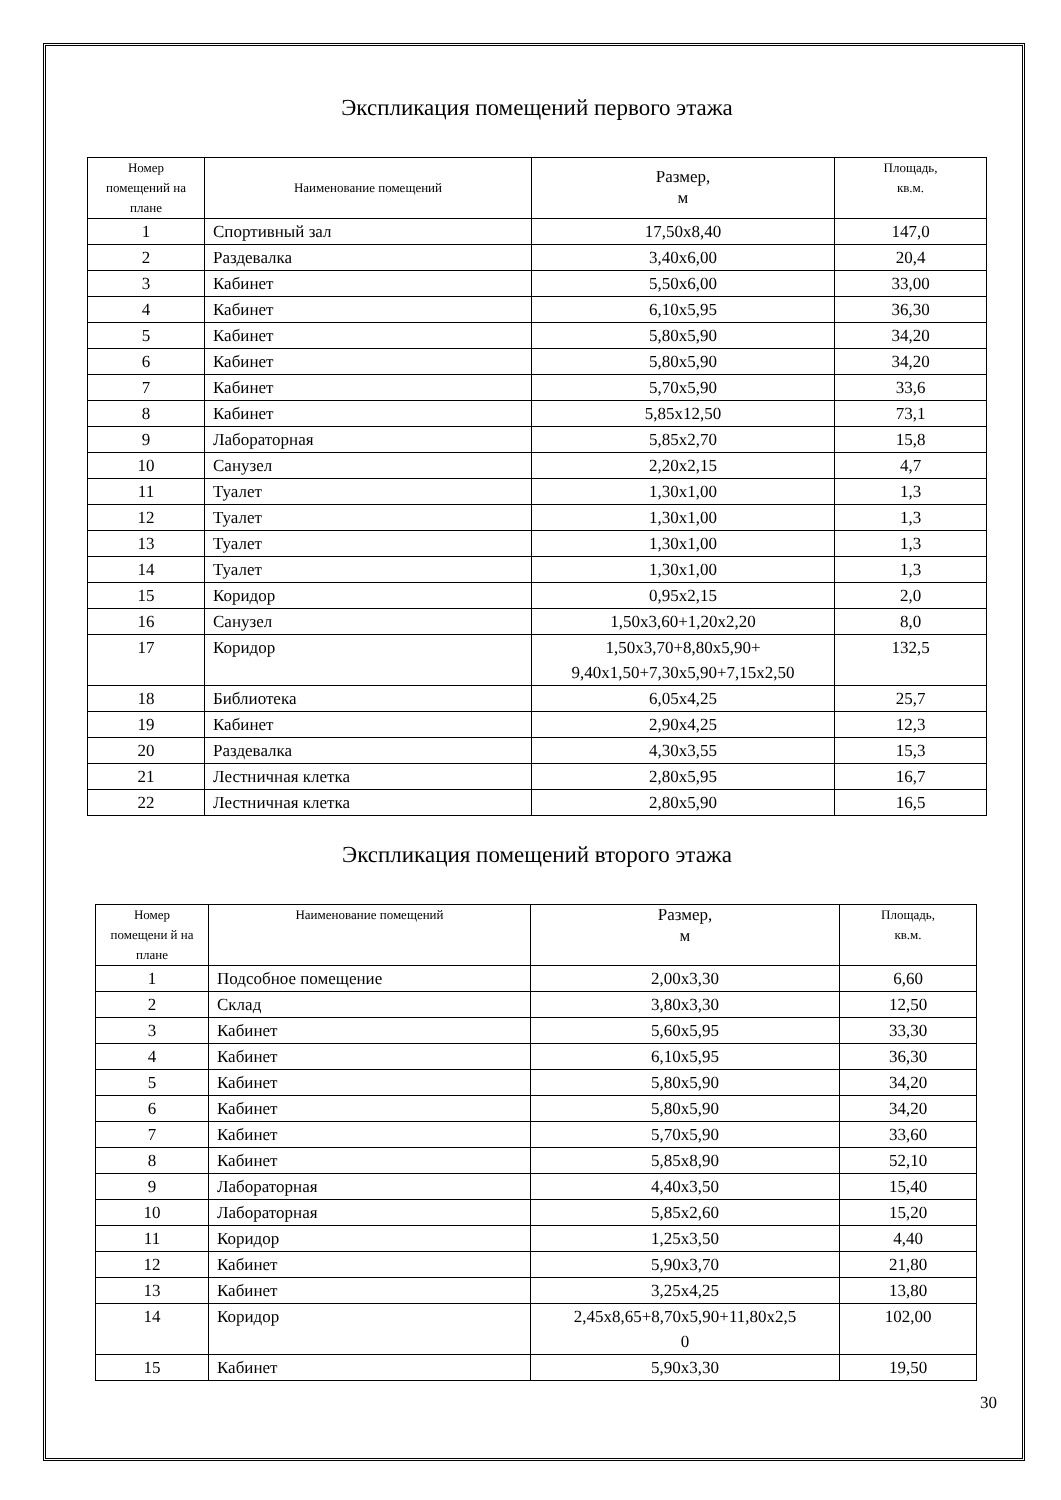Экспликация помещений первого этажа
| Номер помещений на плане | Наименование помещений | Размер, м | Площадь, кв.м. |
| --- | --- | --- | --- |
| 1 | Спортивный зал | 17,50х8,40 | 147,0 |
| 2 | Раздевалка | 3,40х6,00 | 20,4 |
| 3 | Кабинет | 5,50х6,00 | 33,00 |
| 4 | Кабинет | 6,10х5,95 | 36,30 |
| 5 | Кабинет | 5,80х5,90 | 34,20 |
| 6 | Кабинет | 5,80х5,90 | 34,20 |
| 7 | Кабинет | 5,70х5,90 | 33,6 |
| 8 | Кабинет | 5,85х12,50 | 73,1 |
| 9 | Лабораторная | 5,85х2,70 | 15,8 |
| 10 | Санузел | 2,20х2,15 | 4,7 |
| 11 | Туалет | 1,30х1,00 | 1,3 |
| 12 | Туалет | 1,30х1,00 | 1,3 |
| 13 | Туалет | 1,30х1,00 | 1,3 |
| 14 | Туалет | 1,30х1,00 | 1,3 |
| 15 | Коридор | 0,95х2,15 | 2,0 |
| 16 | Санузел | 1,50х3,60+1,20х2,20 | 8,0 |
| 17 | Коридор | 1,50х3,70+8,80х5,90+ 9,40х1,50+7,30х5,90+7,15х2,50 | 132,5 |
| 18 | Библиотека | 6,05х4,25 | 25,7 |
| 19 | Кабинет | 2,90х4,25 | 12,3 |
| 20 | Раздевалка | 4,30х3,55 | 15,3 |
| 21 | Лестничная клетка | 2,80х5,95 | 16,7 |
| 22 | Лестничная клетка | 2,80х5,90 | 16,5 |
Экспликация помещений второго этажа
| Номер помещени й на плане | Наименование помещений | Размер, м | Площадь, кв.м. |
| --- | --- | --- | --- |
| 1 | Подсобное помещение | 2,00х3,30 | 6,60 |
| 2 | Склад | 3,80х3,30 | 12,50 |
| 3 | Кабинет | 5,60х5,95 | 33,30 |
| 4 | Кабинет | 6,10х5,95 | 36,30 |
| 5 | Кабинет | 5,80х5,90 | 34,20 |
| 6 | Кабинет | 5,80х5,90 | 34,20 |
| 7 | Кабинет | 5,70х5,90 | 33,60 |
| 8 | Кабинет | 5,85х8,90 | 52,10 |
| 9 | Лабораторная | 4,40х3,50 | 15,40 |
| 10 | Лабораторная | 5,85х2,60 | 15,20 |
| 11 | Коридор | 1,25х3,50 | 4,40 |
| 12 | Кабинет | 5,90х3,70 | 21,80 |
| 13 | Кабинет | 3,25х4,25 | 13,80 |
| 14 | Коридор | 2,45х8,65+8,70х5,90+11,80х2,5 0 | 102,00 |
| 15 | Кабинет | 5,90х3,30 | 19,50 |
30